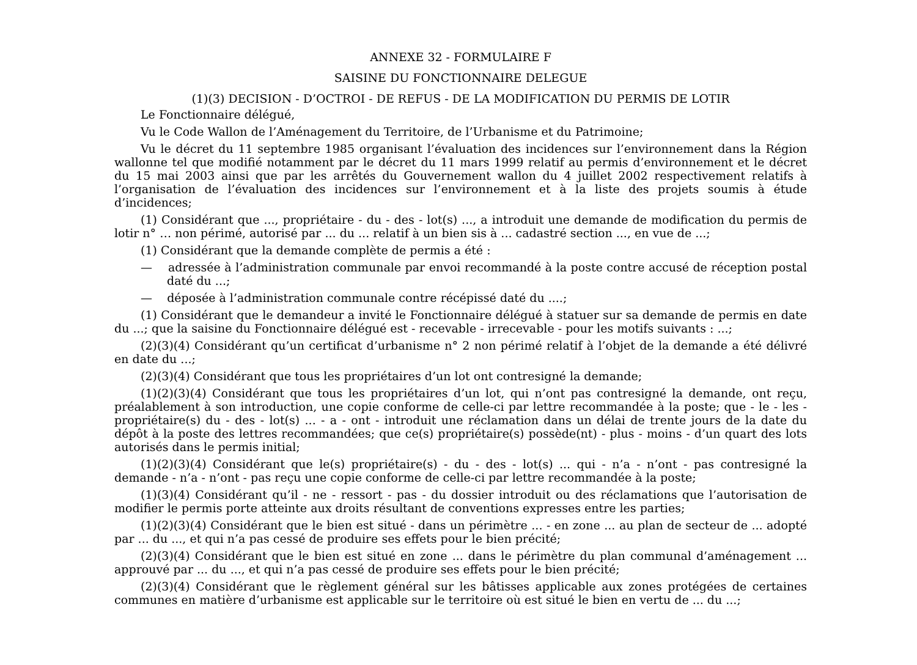ANNEXE 32 - FORMULAIRE F
SAISINE DU FONCTIONNAIRE DELEGUE
(1)(3) DECISION - D’OCTROI - DE REFUS - DE LA MODIFICATION DU PERMIS DE LOTIR
Le Fonctionnaire délégué,
Vu le Code Wallon de l’Aménagement du Territoire, de l’Urbanisme et du Patrimoine;
Vu le décret du 11 septembre 1985 organisant l’évaluation des incidences sur l’environnement dans la Région wallonne tel que modifié notamment par le décret du 11 mars 1999 relatif au permis d’environnement et le décret du 15 mai 2003 ainsi que par les arrêtés du Gouvernement wallon du 4 juillet 2002 respectivement relatifs à l’organisation de l’évaluation des incidences sur l’environnement et à la liste des projets soumis à étude d’incidences;
(1) Considérant que ..., propriétaire - du - des - lot(s) ..., a introduit une demande de modification du permis de lotir n° … non périmé, autorisé par ... du ... relatif à un bien sis à ... cadastré section ..., en vue de ...;
(1) Considérant que la demande complète de permis a été :
— adressée à l’administration communale par envoi recommandé à la poste contre accusé de réception postal daté du ...;
— déposée à l’administration communale contre récépissé daté du ....;
(1) Considérant que le demandeur a invité le Fonctionnaire délégué à statuer sur sa demande de permis en date du ...; que la saisine du Fonctionnaire délégué est - recevable - irrecevable - pour les motifs suivants : ...;
(2)(3)(4) Considérant qu’un certificat d’urbanisme n° 2 non périmé relatif à l’objet de la demande a été délivré en date du ...;
(2)(3)(4) Considérant que tous les propriétaires d’un lot ont contresigné la demande;
(1)(2)(3)(4) Considérant que tous les propriétaires d’un lot, qui n’ont pas contresigné la demande, ont reçu, préalablement à son introduction, une copie conforme de celle-ci par lettre recommandée à la poste; que - le - les - propriétaire(s) du - des - lot(s) ... - a - ont - introduit une réclamation dans un délai de trente jours de la date du dépôt à la poste des lettres recommandées; que ce(s) propriétaire(s) possède(nt) - plus - moins - d’un quart des lots autorisés dans le permis initial;
(1)(2)(3)(4) Considérant que le(s) propriétaire(s) - du - des - lot(s) ... qui - n’a - n’ont - pas contresigné la demande - n’a - n’ont - pas reçu une copie conforme de celle-ci par lettre recommandée à la poste;
(1)(3)(4) Considérant qu’il - ne - ressort - pas - du dossier introduit ou des réclamations que l’autorisation de modifier le permis porte atteinte aux droits résultant de conventions expresses entre les parties;
(1)(2)(3)(4) Considérant que le bien est situé - dans un périmètre ... - en zone ... au plan de secteur de ... adopté par ... du ..., et qui n’a pas cessé de produire ses effets pour le bien précité;
(2)(3)(4) Considérant que le bien est situé en zone ... dans le périmètre du plan communal d’aménagement ... approuvé par ... du ..., et qui n’a pas cessé de produire ses effets pour le bien précité;
(2)(3)(4) Considérant que le règlement général sur les bâtisses applicable aux zones protégées de certaines communes en matière d’urbanisme est applicable sur le territoire où est situé le bien en vertu de ... du ...;